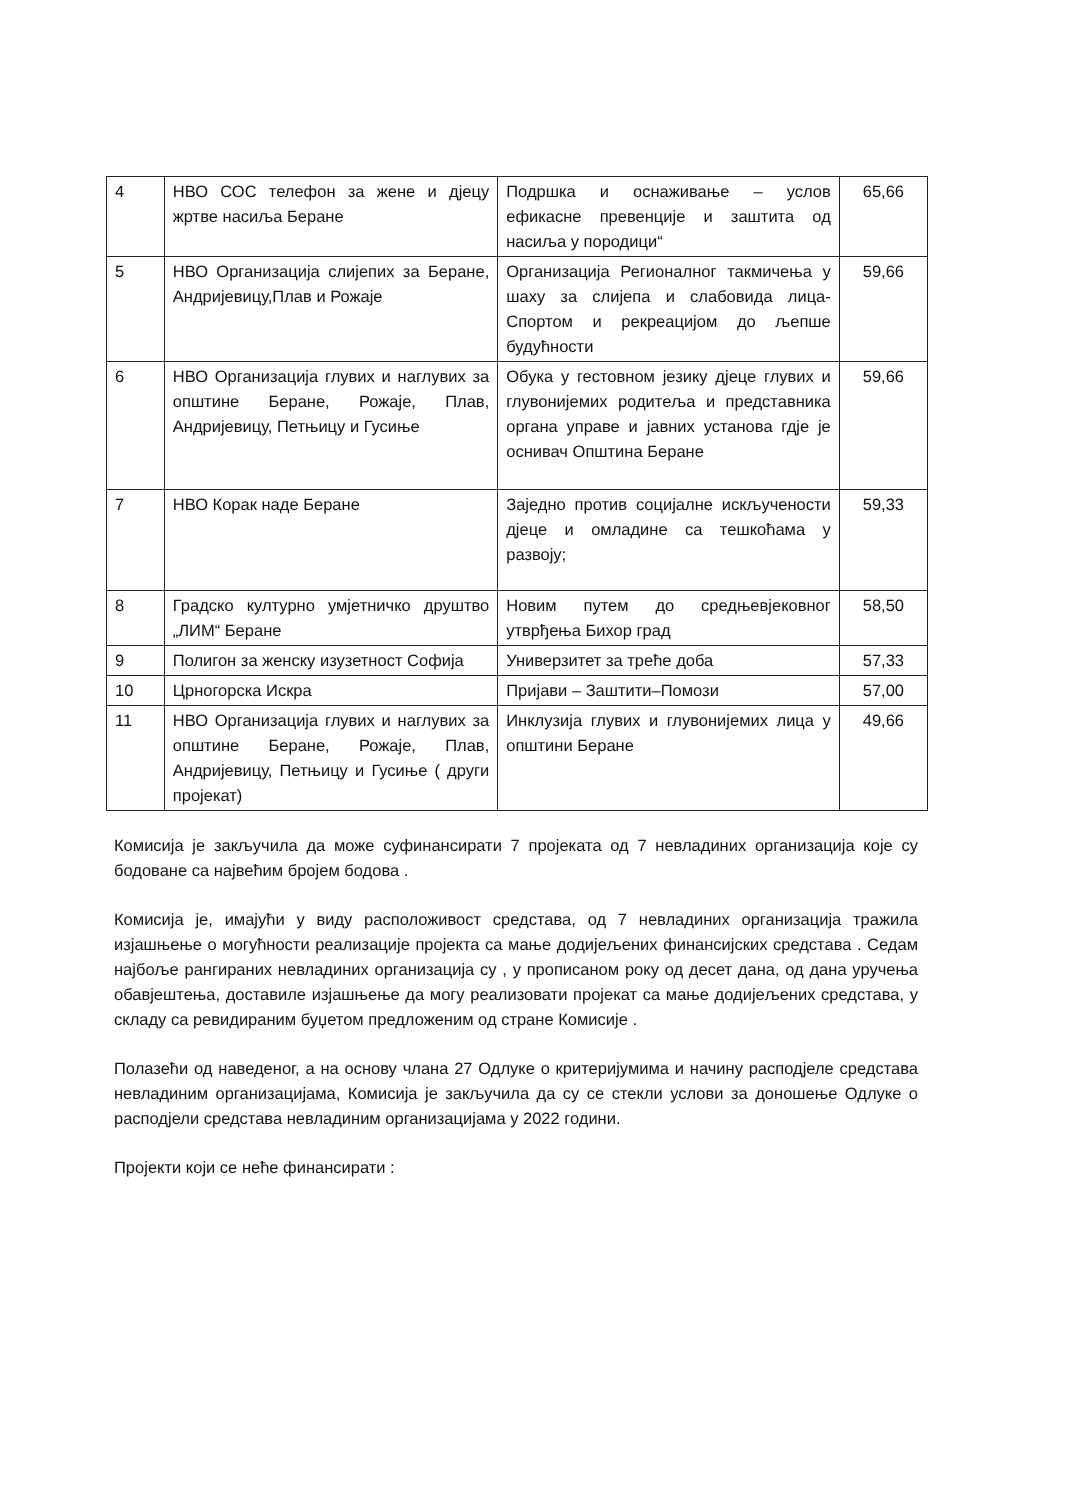| 4 | НВО СОС телефон за жене и дјецу жртве насиља Беране | Подршка и оснаживање – услов ефикасне превенције и заштита од насиља у породици“ | 65,66 |
| 5 | НВО Организација слијепих за Беране, Андријевицу,Плав и Рожаје | Организација Регионалног такмичења у шаху за слијепа и слабовида лица-Спортом и рекреацијом до љепше будућности | 59,66 |
| 6 | НВО Организација глувих и наглувих за општине Беране, Рожаје, Плав, Андријевицу, Петњицу и Гусиње | Обука у гестовном језику дјеце глувих и глувонијемих родитеља и представника органа управе и јавних установа гдје је оснивач Општина Беране | 59,66 |
| 7 | НВО Корак наде Беране | Заједно против социјалне искључености дјеце и омладине са тешкоћама у развоју; | 59,33 |
| 8 | Градско културно умјетничко друштво „ЛИМ“ Беране | Новим путем до средњевјековног утврђења Бихор град | 58,50 |
| 9 | Полигон за женску изузетност Софија | Универзитет за треће доба | 57,33 |
| 10 | Црногорска Искра | Пријави – Заштити–Помози | 57,00 |
| 11 | НВО Организација глувих и наглувих за општине Беране, Рожаје, Плав, Андријевицу, Петњицу и Гусиње ( други пројекат) | Инклузија глувих и глувонијемих лица у општини Беране | 49,66 |
Комисија је закључила да може суфинансирати 7 пројеката од 7 невладиних организација које су бодоване са највећим бројем бодова .
Комисија је, имајући у виду расположивост средстава, од 7 невладиних организација тражила изјашњење о могућности реализације пројекта са мање додијељених финансијских средстава . Седам најбоље рангираних невладиних организација су , у прописаном року од десет дана, од дана уручења обавјештења, доставиле изјашњење да могу реализовати пројекат са мање додијељених средстава, у складу са ревидираним буџетом предложеним од стране Комисије .
Полазећи од наведеног, а на основу члана 27 Одлуке о критеријумима и начину расподјеле средстава невладиним организацијама, Комисија је закључила да су се стекли услови за доношење Одлуке о расподјели средстава невладиним организацијама у 2022 години.
Пројекти који се неће финансирати :